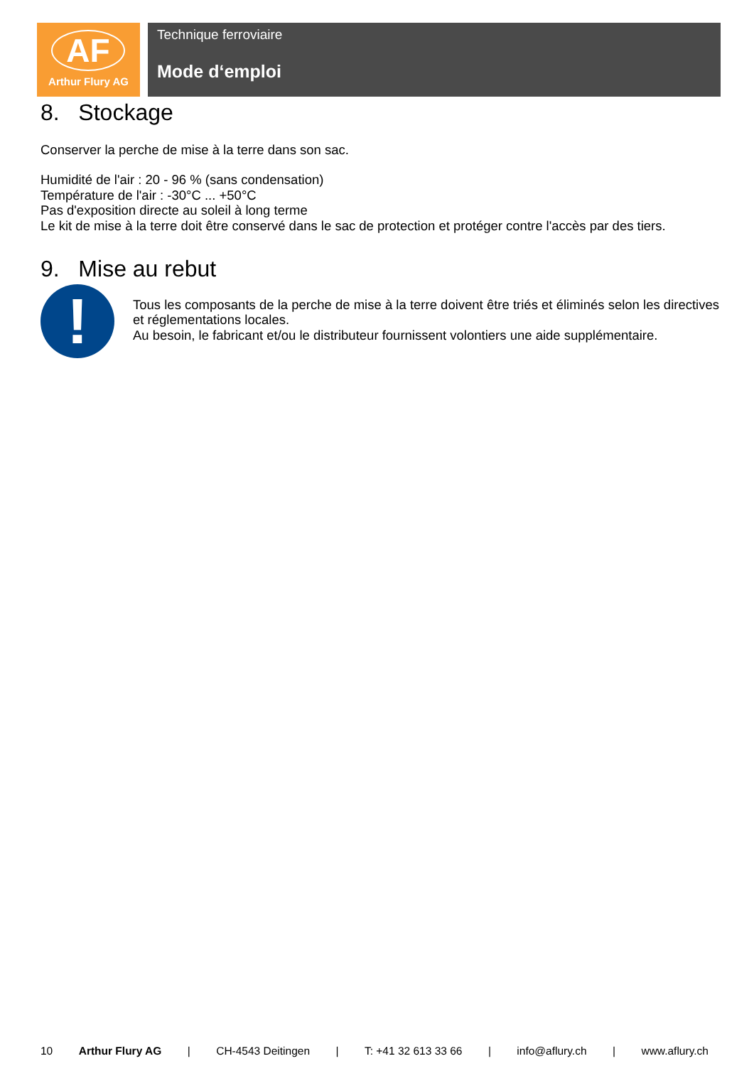AF
Arthur Flury AG
Technique ferroviaire
Mode d‘emploi
8. Stockage
Conserver la perche de mise à la terre dans son sac.
Humidité de l'air : 20 - 96 % (sans condensation)
Température de l'air : -30°C ... +50°C
Pas d'exposition directe au soleil à long terme
Le kit de mise à la terre doit être conservé dans le sac de protection et protéger contre l'accès par des tiers.
9. Mise au rebut
!
Tous les composants de la perche de mise à la terre doivent être triés et éliminés selon les directives et réglementations locales.
Au besoin, le fabricant et/ou le distributeur fournissent volontiers une aide supplémentaire.
10 Arthur Flury AG | CH-4543 Deitingen | T: +41 32 613 33 66 | info@aflury.ch | www.aflury.ch